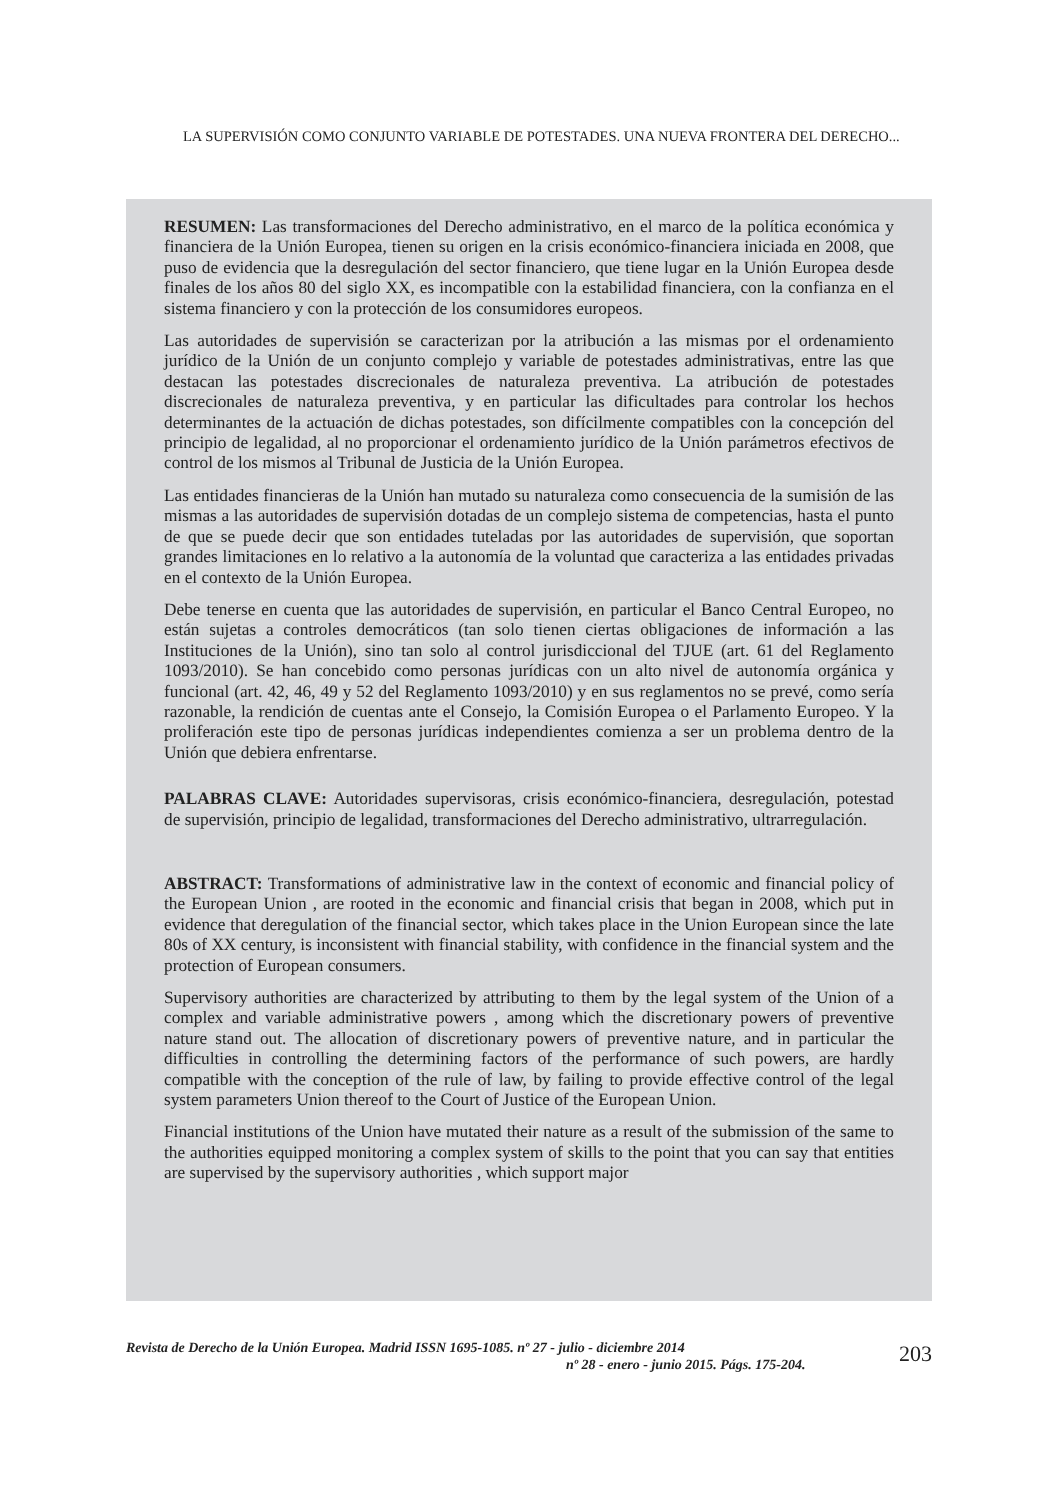LA SUPERVISIÓN COMO CONJUNTO VARIABLE DE POTESTADES. UNA NUEVA FRONTERA DEL DERECHO...
RESUMEN: Las transformaciones del Derecho administrativo, en el marco de la política económica y financiera de la Unión Europea, tienen su origen en la crisis económico-financiera iniciada en 2008, que puso de evidencia que la desregulación del sector financiero, que tiene lugar en la Unión Europea desde finales de los años 80 del siglo XX, es incompatible con la estabilidad financiera, con la confianza en el sistema financiero y con la protección de los consumidores europeos.
Las autoridades de supervisión se caracterizan por la atribución a las mismas por el ordenamiento jurídico de la Unión de un conjunto complejo y variable de potestades administrativas, entre las que destacan las potestades discrecionales de naturaleza preventiva. La atribución de potestades discrecionales de naturaleza preventiva, y en particular las dificultades para controlar los hechos determinantes de la actuación de dichas potestades, son difícilmente compatibles con la concepción del principio de legalidad, al no proporcionar el ordenamiento jurídico de la Unión parámetros efectivos de control de los mismos al Tribunal de Justicia de la Unión Europea.
Las entidades financieras de la Unión han mutado su naturaleza como consecuencia de la sumisión de las mismas a las autoridades de supervisión dotadas de un complejo sistema de competencias, hasta el punto de que se puede decir que son entidades tuteladas por las autoridades de supervisión, que soportan grandes limitaciones en lo relativo a la autonomía de la voluntad que caracteriza a las entidades privadas en el contexto de la Unión Europea.
Debe tenerse en cuenta que las autoridades de supervisión, en particular el Banco Central Europeo, no están sujetas a controles democráticos (tan solo tienen ciertas obligaciones de información a las Instituciones de la Unión), sino tan solo al control jurisdiccional del TJUE (art. 61 del Reglamento 1093/2010). Se han concebido como personas jurídicas con un alto nivel de autonomía orgánica y funcional (art. 42, 46, 49 y 52 del Reglamento 1093/2010) y en sus reglamentos no se prevé, como sería razonable, la rendición de cuentas ante el Consejo, la Comisión Europea o el Parlamento Europeo. Y la proliferación este tipo de personas jurídicas independientes comienza a ser un problema dentro de la Unión que debiera enfrentarse.
PALABRAS CLAVE: Autoridades supervisoras, crisis económico-financiera, desregulación, potestad de supervisión, principio de legalidad, transformaciones del Derecho administrativo, ultrarregulación.
ABSTRACT: Transformations of administrative law in the context of economic and financial policy of the European Union , are rooted in the economic and financial crisis that began in 2008, which put in evidence that deregulation of the financial sector, which takes place in the Union European since the late 80s of XX century, is inconsistent with financial stability, with confidence in the financial system and the protection of European consumers.
Supervisory authorities are characterized by attributing to them by the legal system of the Union of a complex and variable administrative powers , among which the discretionary powers of preventive nature stand out. The allocation of discretionary powers of preventive nature, and in particular the difficulties in controlling the determining factors of the performance of such powers, are hardly compatible with the conception of the rule of law, by failing to provide effective control of the legal system parameters Union thereof to the Court of Justice of the European Union.
Financial institutions of the Union have mutated their nature as a result of the submission of the same to the authorities equipped monitoring a complex system of skills to the point that you can say that entities are supervised by the supervisory authorities , which support major
Revista de Derecho de la Unión Europea. Madrid ISSN 1695-1085. nº 27 - julio - diciembre 2014
nº 28 - enero - junio 2015. Págs. 175-204.
203